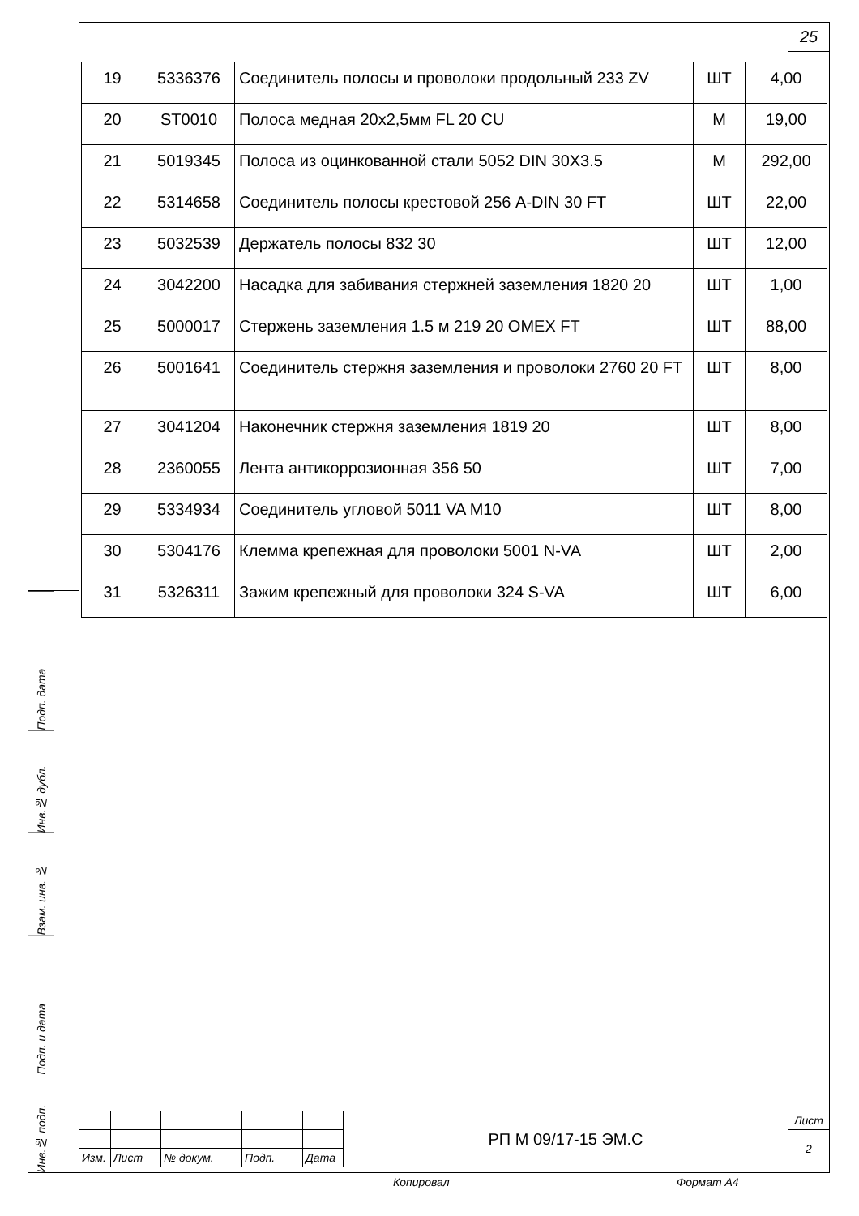25
| 19 | 5336376 | Соединитель полосы и проволоки продольный 233 ZV | ШТ | 4,00 |
| 20 | ST0010 | Полоса медная 20х2,5мм FL 20 CU | М | 19,00 |
| 21 | 5019345 | Полоса из оцинкованной стали 5052 DIN 30X3.5 | М | 292,00 |
| 22 | 5314658 | Соединитель полосы крестовой 256 A-DIN 30 FT | ШТ | 22,00 |
| 23 | 5032539 | Держатель полосы 832 30 | ШТ | 12,00 |
| 24 | 3042200 | Насадка для забивания стержней заземления 1820 20 | ШТ | 1,00 |
| 25 | 5000017 | Стержень заземления 1.5 м 219 20 OMEX FT | ШТ | 88,00 |
| 26 | 5001641 | Соединитель стержня заземления и проволоки 2760 20 FT | ШТ | 8,00 |
| 27 | 3041204 | Наконечник стержня заземления 1819 20 | ШТ | 8,00 |
| 28 | 2360055 | Лента антикоррозионная 356 50 | ШТ | 7,00 |
| 29 | 5334934 | Соединитель угловой 5011 VA M10 | ШТ | 8,00 |
| 30 | 5304176 | Клемма крепежная для проволоки 5001 N-VA | ШТ | 2,00 |
| 31 | 5326311 | Зажим крепежный для проволоки 324 S-VA | ШТ | 6,00 |
Подп. дата
Инв.№ дубл.
Взам. инв. №
Подп. и дата
Инв.№ подп.
| | | | | | РП М 09/17-15 ЭМ.С | Лист |
| | | | | | | 2 |
| Изм. | Лист | № докум. | Подп. | Дата | | |
Копировал Формат А4